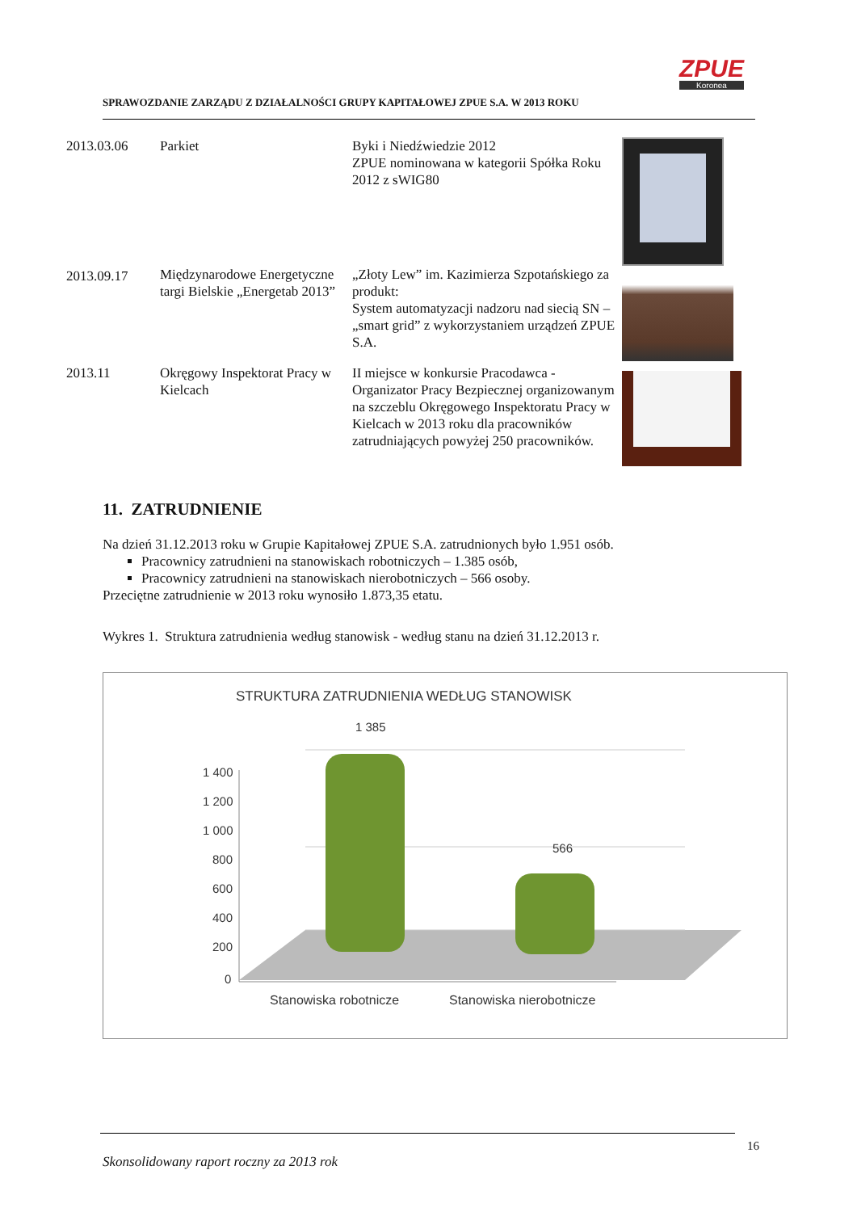SPRAWOZDANIE ZARZĄDU Z DZIAŁALNOŚCI GRUPY KAPITAŁOWEJ ZPUE S.A. W 2013 ROKU
ZPUE
Koronea
| 2013.03.06 | Parkiet | Byki i Niedźwiedzie 2012 ZPUE nominowana w kategorii Spółka Roku 2012 z sWIG80 | |
| 2013.09.17 | Międzynarodowe Energetyczne targi Bielskie „Energetab 2013” | „Złoty Lew” im. Kazimierza Szpotańskiego za produkt: System automatyzacji nadzoru nad siecią SN – „smart grid” z wykorzystaniem urządzeń ZPUE S.A. | |
| 2013.11 | Okręgowy Inspektorat Pracy w Kielcach | II miejsce w konkursie Pracodawca - Organizator Pracy Bezpiecznej organizowanym na szczeblu Okręgowego Inspektoratu Pracy w Kielcach w 2013 roku dla pracowników zatrudniających powyżej 250 pracowników. | |
11. ZATRUDNIENIE
Na dzień 31.12.2013 roku w Grupie Kapitałowej ZPUE S.A. zatrudnionych było 1.951 osób.
Pracownicy zatrudnieni na stanowiskach robotniczych – 1.385 osób,
Pracownicy zatrudnieni na stanowiskach nierobotniczych – 566 osoby.
Przeciętne zatrudnienie w 2013 roku wynosiło 1.873,35 etatu.
Wykres 1. Struktura zatrudnienia według stanowisk - według stanu na dzień 31.12.2013 r.
STRUKTURA ZATRUDNIENIA WEDŁUG STANOWISK
1 400
1 200
1 000
800
600
400
200
0
1 385
566
Stanowiska robotnicze
Stanowiska nierobotnicze
16
Skonsolidowany raport roczny za 2013 rok